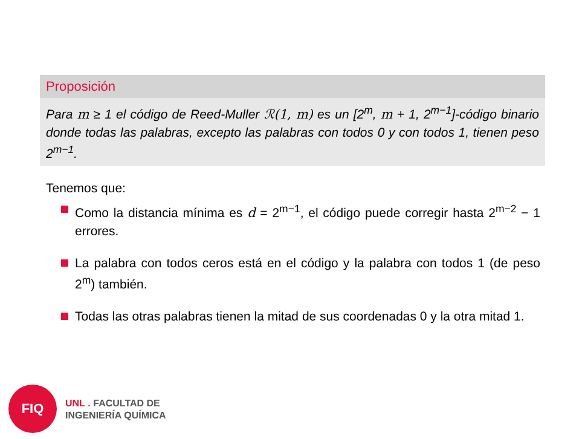Proposición
Para m ≥ 1 el código de Reed-Muller ℛ(1, m) es un [2<sup>m</sup>, m + 1, 2<sup>m−1</sup>]-código binario donde todas las palabras, excepto las palabras con todos 0 y con todos 1, tienen peso 2<sup>m−1</sup>.
Tenemos que:
Como la distancia mínima es d = 2<sup>m−1</sup>, el código puede corregir hasta 2<sup>m−2</sup> − 1 errores.
La palabra con todos ceros está en el código y la palabra con todos 1 (de peso 2<sup>m</sup>) también.
Todas las otras palabras tienen la mitad de sus coordenadas 0 y la otra mitad 1.
FIQ
UNL . FACULTAD DE
INGENIERÍA QUÍMICA